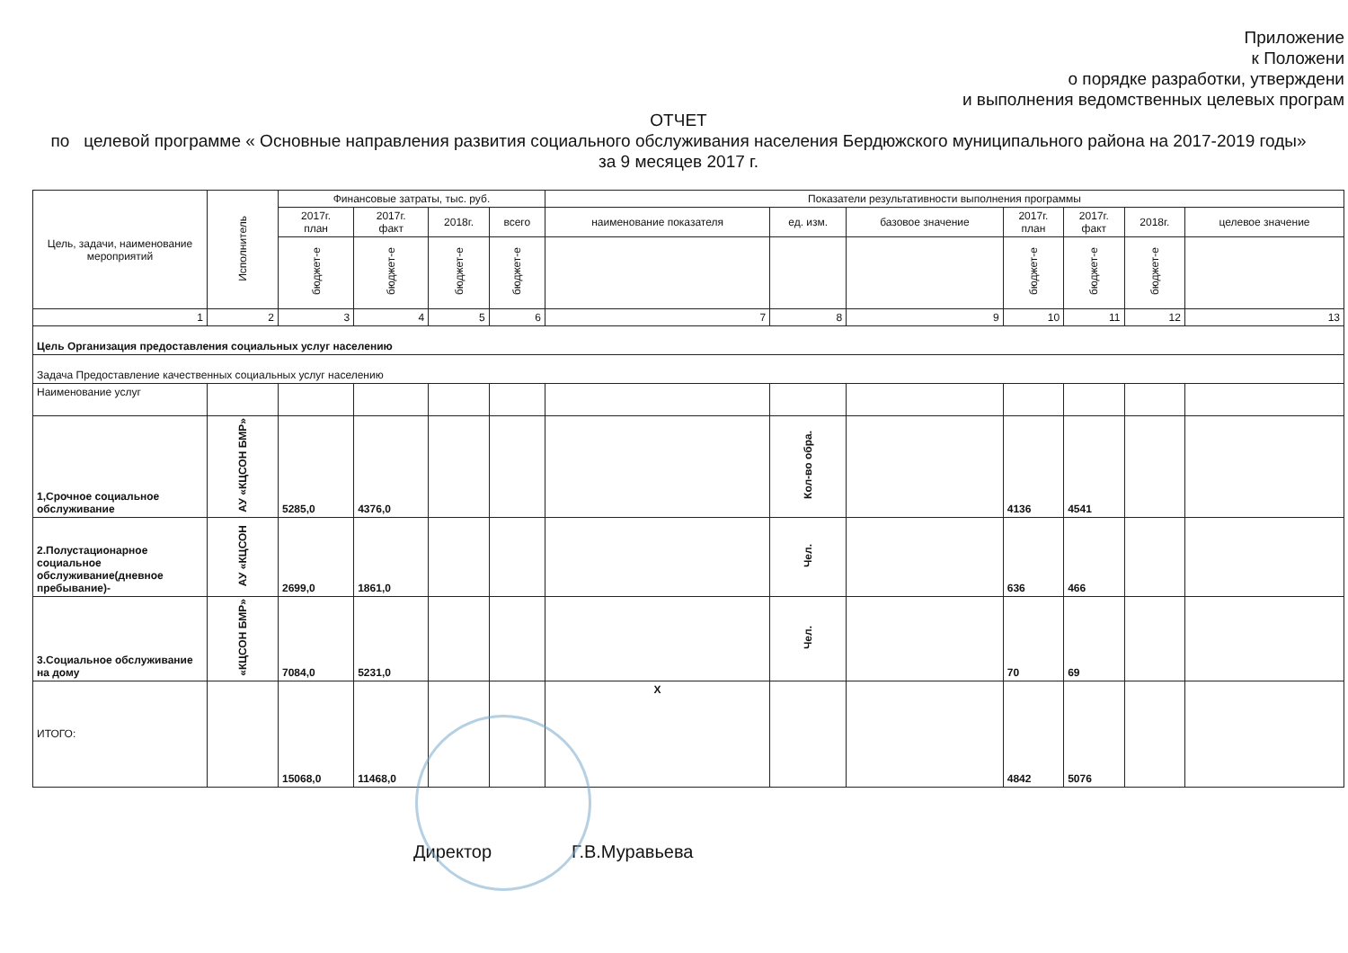Приложение
к Положени
о порядке разработки, утверждени
и выполнения ведомственных целевых програм
ОТЧЕТ
по целевой программе « Основные направления развития социального обслуживания населения Бердюжского муниципального района на 2017-2019 годы» за 9 месяцев 2017 г.
| Цель, задачи, наименование мероприятий | Исполнитель | Финансовые затраты, тыс. руб. | | | | Показатели результативности выполнения программы | | | | | | |
| --- | --- | --- | --- | --- | --- | --- | --- | --- | --- | --- | --- | --- |
| | | 2017г. план | 2017г. факт | 2018г. | всего | наименование показателя | ед. изм. | базовое значение | 2017г. план | 2017г. факт | 2018г. | целевое значение |
| | | бюджет-е | бюджет-е | бюджет-е | бюджет-е | | | | бюджет-е | бюджет-е | бюджет-е | |
| 1 | 2 | 3 | 4 | 5 | 6 | 7 | 8 | 9 | 10 | 11 | 12 | 13 |
| Цель Организация предоставления социальных услуг населению | | | | | | | | | | | | |
| Задача Предоставление качественных социальных услуг населению | | | | | | | | | | | | |
| Наименование услуг | | | | | | | | | | | | |
| 1,Срочное социальное обслуживание | АУ «КЦСОН БМР» | 5285,0 | 4376,0 | | | | Кол-во обра. | | 4136 | 4541 | | |
| 2.Полустационарное социальное обслуживание(дневное пребывание)- | АУ «КЦСОН | 2699,0 | 1861,0 | | | | Чел. | | 636 | 466 | | |
| 3.Социальное обслуживание на дому | «КЦСОН БМР» | 7084,0 | 5231,0 | | | | Чел. | | 70 | 69 | | |
| ИТОГО: | | 15068,0 | 11468,0 | | | X | | | 4842 | 5076 | | |
Директор Г.В.Муравьева